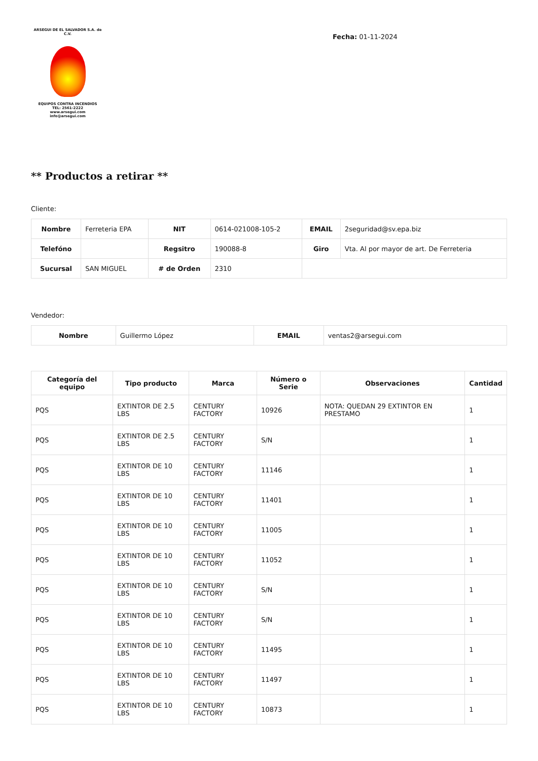ARSEGUI DE EL SALVADOR S.A. de C.V.
EQUIPOS CONTRA INCENDIOS
TEL: 2561-2222
www.arsegui.com
info@arsegui.com
Fecha: 01-11-2024
** Productos a retirar **
Cliente:
| Nombre | Ferreteria EPA | NIT | 0614-021008-105-2 | EMAIL | 2seguridad@sv.epa.biz |
| Telefóno | | Regsitro | 190088-8 | Giro | Vta. Al por mayor de art. De Ferreteria |
| Sucursal | SAN MIGUEL | # de Orden | 2310 | | |
Vendedor:
| Nombre | Guillermo López | EMAIL | ventas2@arsegui.com |
| Categoría del equipo | Tipo producto | Marca | Número o Serie | Observaciones | Cantidad |
| --- | --- | --- | --- | --- | --- |
| PQS | EXTINTOR DE 2.5 LBS | CENTURY FACTORY | 10926 | NOTA: QUEDAN 29 EXTINTOR EN PRESTAMO | 1 |
| PQS | EXTINTOR DE 2.5 LBS | CENTURY FACTORY | S/N | | 1 |
| PQS | EXTINTOR DE 10 LBS | CENTURY FACTORY | 11146 | | 1 |
| PQS | EXTINTOR DE 10 LBS | CENTURY FACTORY | 11401 | | 1 |
| PQS | EXTINTOR DE 10 LBS | CENTURY FACTORY | 11005 | | 1 |
| PQS | EXTINTOR DE 10 LBS | CENTURY FACTORY | 11052 | | 1 |
| PQS | EXTINTOR DE 10 LBS | CENTURY FACTORY | S/N | | 1 |
| PQS | EXTINTOR DE 10 LBS | CENTURY FACTORY | S/N | | 1 |
| PQS | EXTINTOR DE 10 LBS | CENTURY FACTORY | 11495 | | 1 |
| PQS | EXTINTOR DE 10 LBS | CENTURY FACTORY | 11497 | | 1 |
| PQS | EXTINTOR DE 10 LBS | CENTURY FACTORY | 10873 | | 1 |